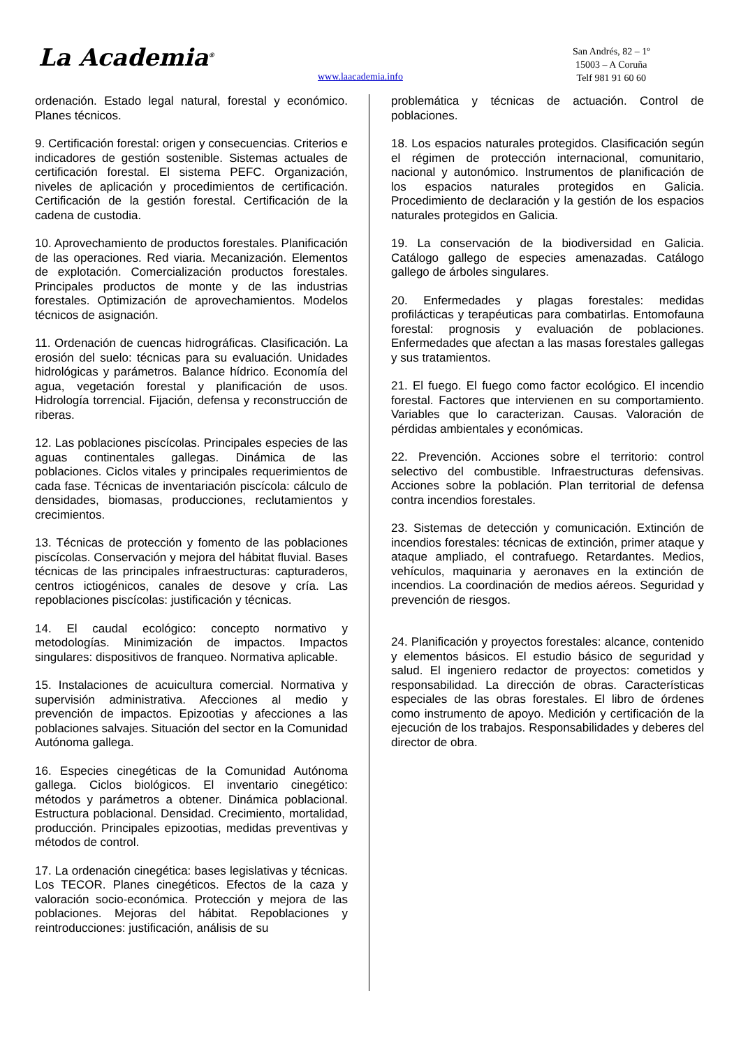La Academia<sup>®</sup>
www.laacademia.info
San Andrés, 82 – 1º
15003 – A Coruña
Telf 981 91 60 60
ordenación. Estado legal natural, forestal y económico. Planes técnicos.
9. Certificación forestal: origen y consecuencias. Criterios e indicadores de gestión sostenible. Sistemas actuales de certificación forestal. El sistema PEFC. Organización, niveles de aplicación y procedimientos de certificación. Certificación de la gestión forestal. Certificación de la cadena de custodia.
10. Aprovechamiento de productos forestales. Planificación de las operaciones. Red viaria. Mecanización. Elementos de explotación. Comercialización productos forestales. Principales productos de monte y de las industrias forestales. Optimización de aprovechamientos. Modelos técnicos de asignación.
11. Ordenación de cuencas hidrográficas. Clasificación. La erosión del suelo: técnicas para su evaluación. Unidades hidrológicas y parámetros. Balance hídrico. Economía del agua, vegetación forestal y planificación de usos. Hidrología torrencial. Fijación, defensa y reconstrucción de riberas.
12. Las poblaciones piscícolas. Principales especies de las aguas continentales gallegas. Dinámica de las poblaciones. Ciclos vitales y principales requerimientos de cada fase. Técnicas de inventariación piscícola: cálculo de densidades, biomasas, producciones, reclutamientos y crecimientos.
13. Técnicas de protección y fomento de las poblaciones piscícolas. Conservación y mejora del hábitat fluvial. Bases técnicas de las principales infraestructuras: capturaderos, centros ictiogénicos, canales de desove y cría. Las repoblaciones piscícolas: justificación y técnicas.
14. El caudal ecológico: concepto normativo y metodologías. Minimización de impactos. Impactos singulares: dispositivos de franqueo. Normativa aplicable.
15. Instalaciones de acuicultura comercial. Normativa y supervisión administrativa. Afecciones al medio y prevención de impactos. Epizootias y afecciones a las poblaciones salvajes. Situación del sector en la Comunidad Autónoma gallega.
16. Especies cinegéticas de la Comunidad Autónoma gallega. Ciclos biológicos. El inventario cinegético: métodos y parámetros a obtener. Dinámica poblacional. Estructura poblacional. Densidad. Crecimiento, mortalidad, producción. Principales epizootias, medidas preventivas y métodos de control.
17. La ordenación cinegética: bases legislativas y técnicas. Los TECOR. Planes cinegéticos. Efectos de la caza y valoración socio-económica. Protección y mejora de las poblaciones. Mejoras del hábitat. Repoblaciones y reintroducciones: justificación, análisis de su
problemática y técnicas de actuación. Control de poblaciones.
18. Los espacios naturales protegidos. Clasificación según el régimen de protección internacional, comunitario, nacional y autonómico. Instrumentos de planificación de los espacios naturales protegidos en Galicia. Procedimiento de declaración y la gestión de los espacios naturales protegidos en Galicia.
19. La conservación de la biodiversidad en Galicia. Catálogo gallego de especies amenazadas. Catálogo gallego de árboles singulares.
20. Enfermedades y plagas forestales: medidas profilácticas y terapéuticas para combatirlas. Entomofauna forestal: prognosis y evaluación de poblaciones. Enfermedades que afectan a las masas forestales gallegas y sus tratamientos.
21. El fuego. El fuego como factor ecológico. El incendio forestal. Factores que intervienen en su comportamiento. Variables que lo caracterizan. Causas. Valoración de pérdidas ambientales y económicas.
22. Prevención. Acciones sobre el territorio: control selectivo del combustible. Infraestructuras defensivas. Acciones sobre la población. Plan territorial de defensa contra incendios forestales.
23. Sistemas de detección y comunicación. Extinción de incendios forestales: técnicas de extinción, primer ataque y ataque ampliado, el contrafuego. Retardantes. Medios, vehículos, maquinaria y aeronaves en la extinción de incendios. La coordinación de medios aéreos. Seguridad y prevención de riesgos.
24. Planificación y proyectos forestales: alcance, contenido y elementos básicos. El estudio básico de seguridad y salud. El ingeniero redactor de proyectos: cometidos y responsabilidad. La dirección de obras. Características especiales de las obras forestales. El libro de órdenes como instrumento de apoyo. Medición y certificación de la ejecución de los trabajos. Responsabilidades y deberes del director de obra.